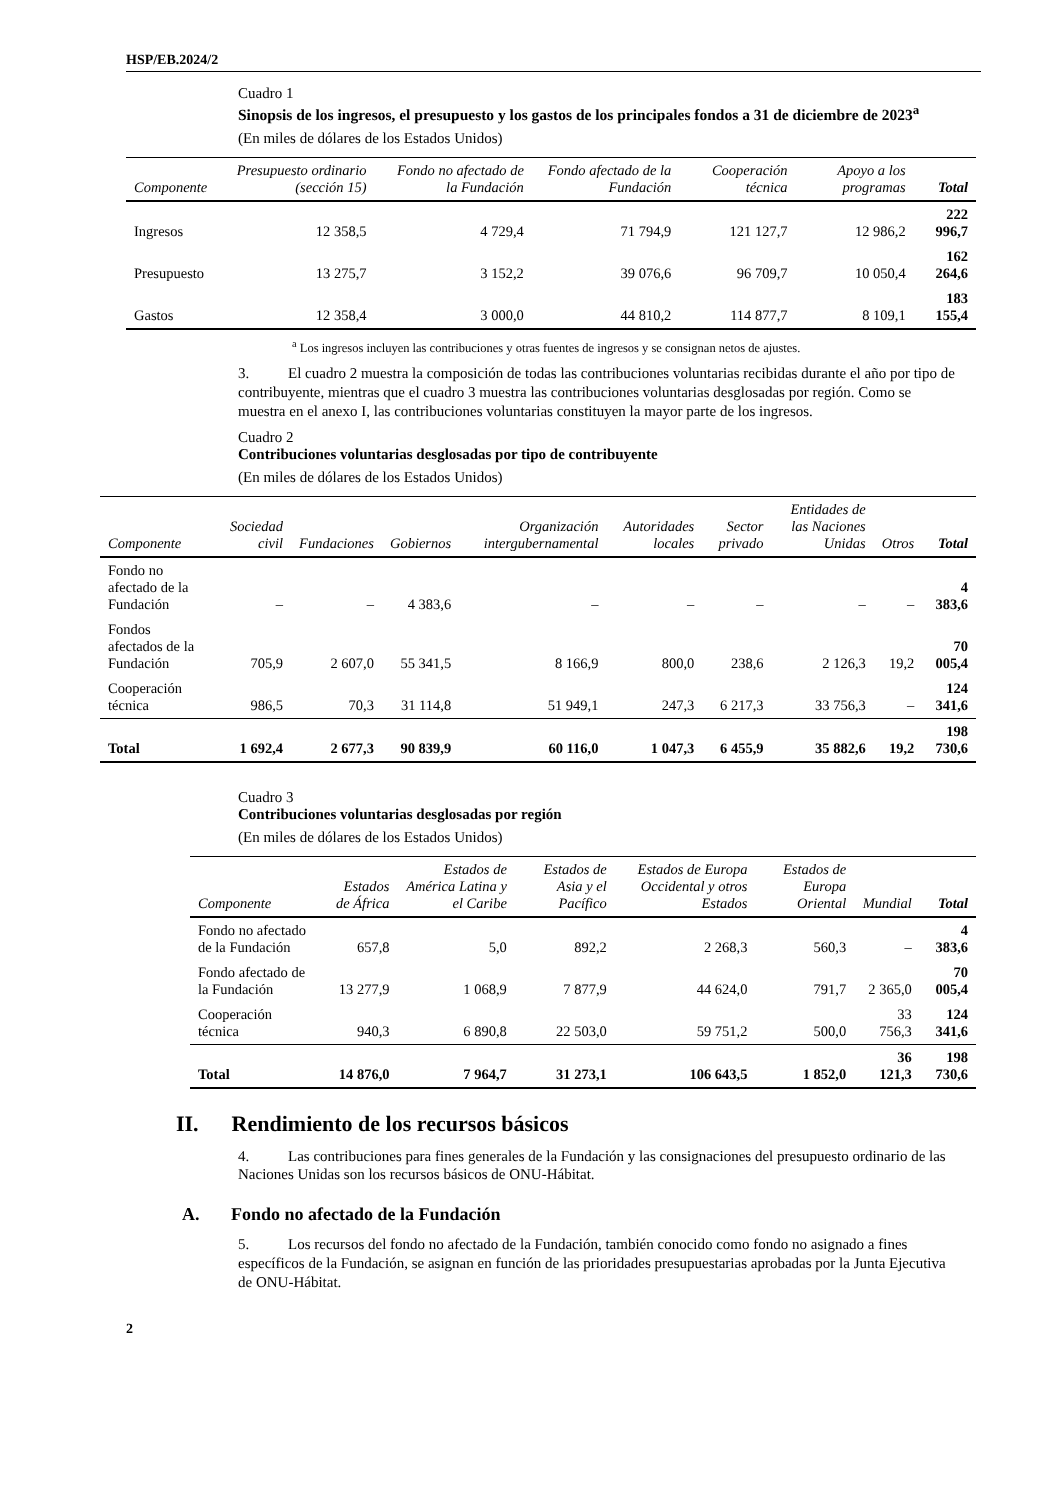HSP/EB.2024/2
Cuadro 1
Sinopsis de los ingresos, el presupuesto y los gastos de los principales fondos a 31 de diciembre de 2023<sup>a</sup>
(En miles de dólares de los Estados Unidos)
| Componente | Presupuesto ordinario (sección 15) | Fondo no afectado de la Fundación | Fondo afectado de la Fundación | Cooperación técnica | Apoyo a los programas | Total |
| --- | --- | --- | --- | --- | --- | --- |
| Ingresos | 12 358,5 | 4 729,4 | 71 794,9 | 121 127,7 | 12 986,2 | 222 996,7 |
| Presupuesto | 13 275,7 | 3 152,2 | 39 076,6 | 96 709,7 | 10 050,4 | 162 264,6 |
| Gastos | 12 358,4 | 3 000,0 | 44 810,2 | 114 877,7 | 8 109,1 | 183 155,4 |
<sup>a</sup> Los ingresos incluyen las contribuciones y otras fuentes de ingresos y se consignan netos de ajustes.
3. El cuadro 2 muestra la composición de todas las contribuciones voluntarias recibidas durante el año por tipo de contribuyente, mientras que el cuadro 3 muestra las contribuciones voluntarias desglosadas por región. Como se muestra en el anexo I, las contribuciones voluntarias constituyen la mayor parte de los ingresos.
Cuadro 2
Contribuciones voluntarias desglosadas por tipo de contribuyente
(En miles de dólares de los Estados Unidos)
| Componente | Sociedad civil | Fundaciones | Gobiernos | Organización intergubernamental | Autoridades locales | Sector privado | Entidades de las Naciones Unidas | Otros | Total |
| --- | --- | --- | --- | --- | --- | --- | --- | --- | --- |
| Fondo no afectado de la Fundación | – | – | 4 383,6 | – | – | – | – | – | 4 383,6 |
| Fondos afectados de la Fundación | 705,9 | 2 607,0 | 55 341,5 | 8 166,9 | 800,0 | 238,6 | 2 126,3 | 19,2 | 70 005,4 |
| Cooperación técnica | 986,5 | 70,3 | 31 114,8 | 51 949,1 | 247,3 | 6 217,3 | 33 756,3 | – | 124 341,6 |
| Total | 1 692,4 | 2 677,3 | 90 839,9 | 60 116,0 | 1 047,3 | 6 455,9 | 35 882,6 | 19,2 | 198 730,6 |
Cuadro 3
Contribuciones voluntarias desglosadas por región
(En miles de dólares de los Estados Unidos)
| Componente | Estados de África | Estados de América Latina y el Caribe | Estados de Asia y el Pacífico | Estados de Europa Occidental y otros Estados | Estados de Europa Oriental | Mundial | Total |
| --- | --- | --- | --- | --- | --- | --- | --- |
| Fondo no afectado de la Fundación | 657,8 | 5,0 | 892,2 | 2 268,3 | 560,3 | – | 4 383,6 |
| Fondo afectado de la Fundación | 13 277,9 | 1 068,9 | 7 877,9 | 44 624,0 | 791,7 | 2 365,0 | 70 005,4 |
| Cooperación técnica | 940,3 | 6 890,8 | 22 503,0 | 59 751,2 | 500,0 | 33 756,3 | 124 341,6 |
| Total | 14 876,0 | 7 964,7 | 31 273,1 | 106 643,5 | 1 852,0 | 36 121,3 | 198 730,6 |
II. Rendimiento de los recursos básicos
4. Las contribuciones para fines generales de la Fundación y las consignaciones del presupuesto ordinario de las Naciones Unidas son los recursos básicos de ONU-Hábitat.
A. Fondo no afectado de la Fundación
5. Los recursos del fondo no afectado de la Fundación, también conocido como fondo no asignado a fines específicos de la Fundación, se asignan en función de las prioridades presupuestarias aprobadas por la Junta Ejecutiva de ONU-Hábitat.
2